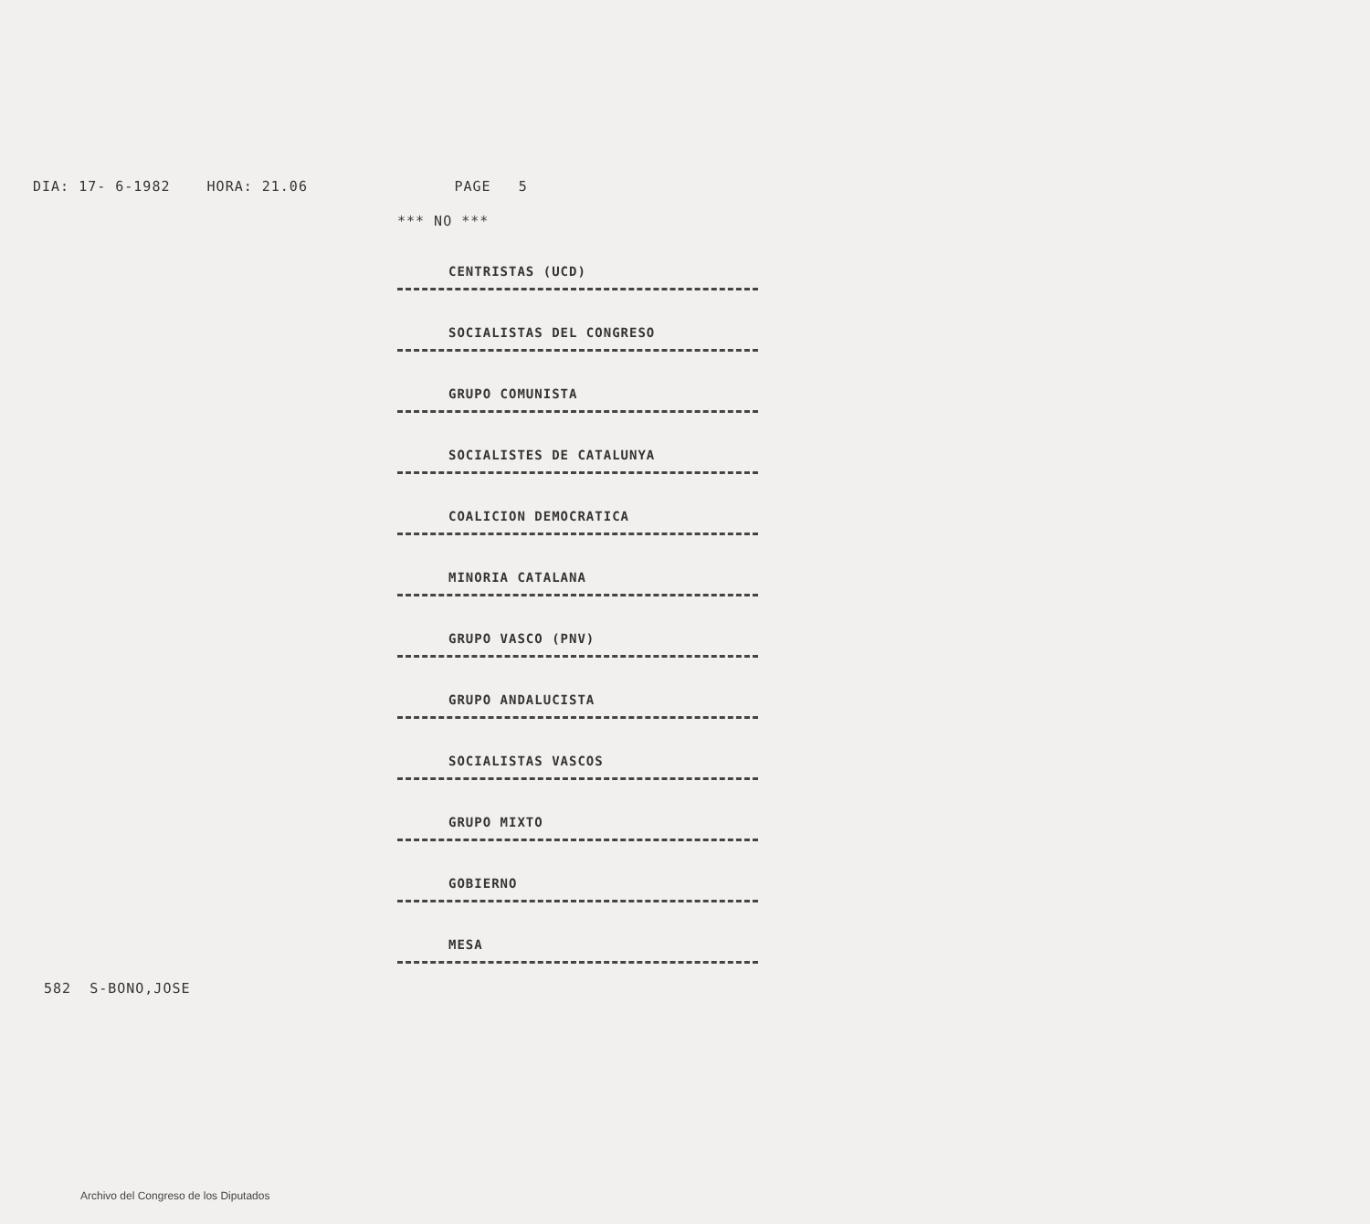DIA: 17- 6-1982 HORA: 21.06 PAGE 5
*** NO ***
CENTRISTAS (UCD)
SOCIALISTAS DEL CONGRESO
GRUPO COMUNISTA
SOCIALISTES DE CATALUNYA
COALICION DEMOCRATICA
MINORIA CATALANA
GRUPO VASCO (PNV)
GRUPO ANDALUCISTA
SOCIALISTAS VASCOS
GRUPO MIXTO
GOBIERNO
MESA
582 S-BONO,JOSE
Archivo del Congreso de los Diputados